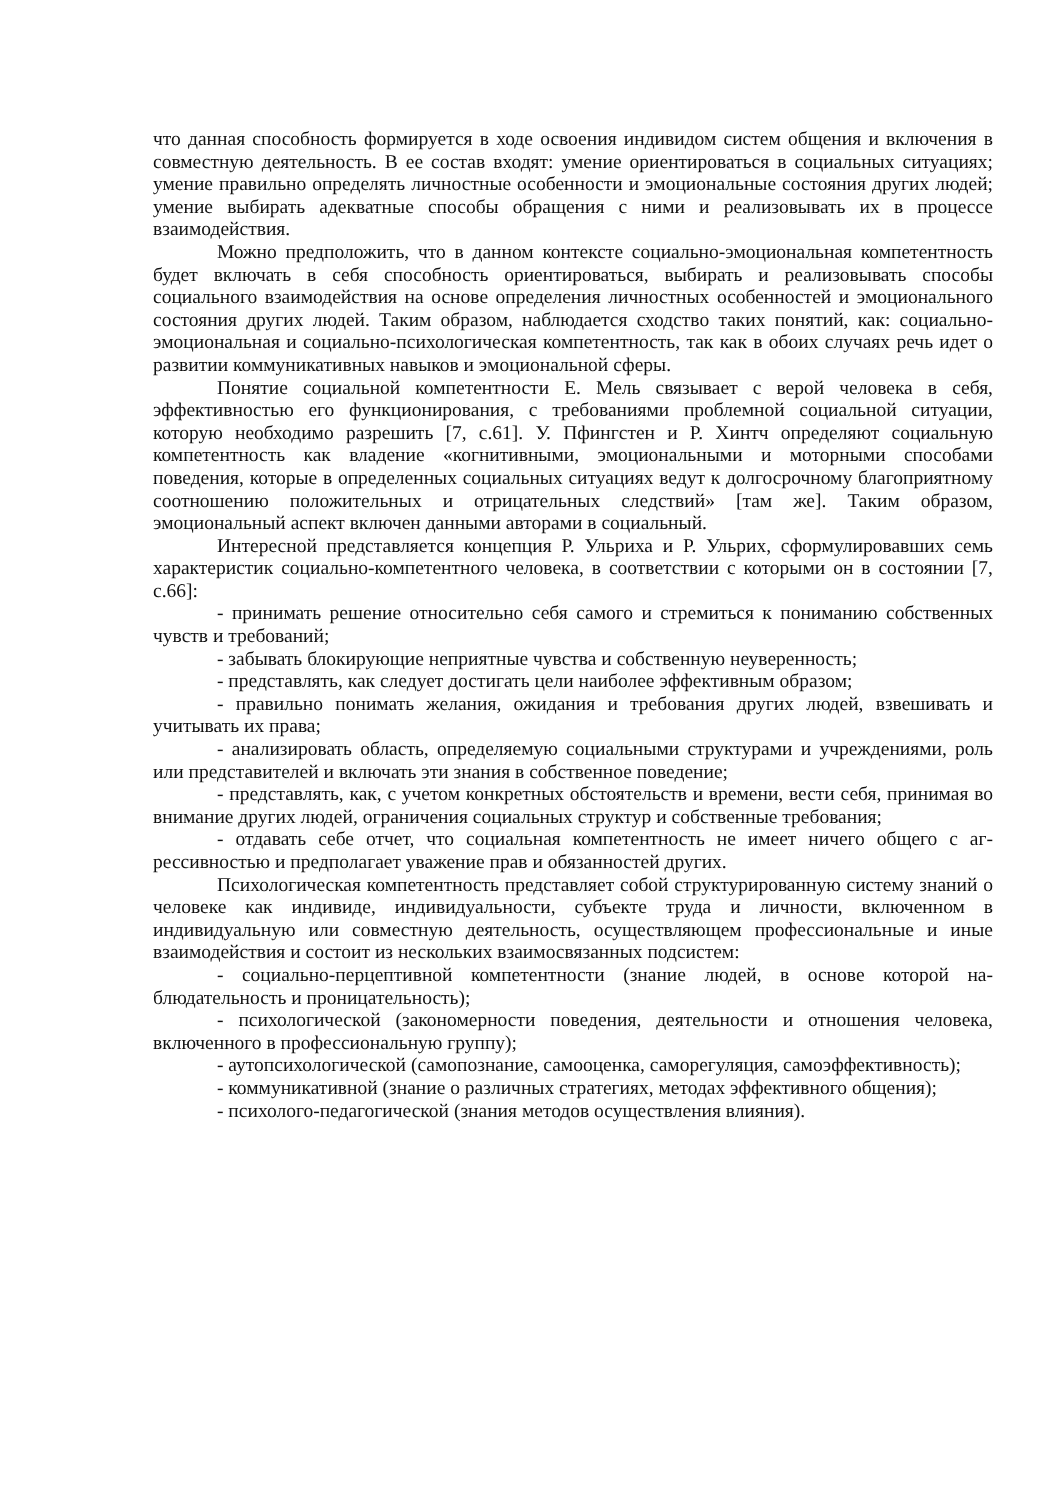что данная способность формируется в ходе освоения индивидом систем общения и включения в совместную деятельность. В ее состав входят: умение ориентироваться в со­циальных ситуациях; умение правильно определять личностные особенности и эмоцио­нальные состояния других людей; умение выбирать адекватные способы обращения с ни­ми и реализовывать их в процессе взаимодействия.
Можно предположить, что в данном контексте социально-эмоциональная компе­тентность будет включать в себя способность ориентироваться, выбирать и реализовывать способы социального взаимодействия на основе определения личностных особенностей и эмоционального состояния других людей. Таким образом, наблюдается сходство таких понятий, как: социально-эмоциональная и социально-психологическая компетентность, так как в обоих случаях речь идет о развитии коммуникативных навыков и эмоциональ­ной сферы.
Понятие социальной компетентности Е. Мель связывает с верой человека в себя, эффективностью его функционирования, с требованиями проблемной социальной ситуа­ции, которую необходимо разрешить [7, с.61]. У. Пфингстен и Р. Хинтч определяют соци­альную компетентность как владение «когнитивными, эмоциональными и моторными способами поведения, которые в определенных социальных ситуациях ведут к долгосроч­ному благоприятному соотношению положительных и отрицательных следствий» [там же]. Таким образом, эмоциональный аспект включен данными авторами в социальный.
Интересной представляется концепция Р. Ульриха и Р. Ульрих, сформулировавших семь характеристик социально-компетентного человека, в соответствии с которыми он в состоянии [7, с.66]:
- принимать решение относительно себя самого и стремиться к пониманию собст­венных чувств и требований;
- забывать блокирующие неприятные чувства и собственную неуверенность;
- представлять, как следует достигать цели наиболее эффективным образом;
- правильно понимать желания, ожидания и требования других людей, взвешивать и учитывать их права;
- анализировать область, определяемую социальными структурами и учреждения­ми, роль или представителей и включать эти знания в собственное поведение;
- представлять, как, с учетом конкретных обстоятельств и времени, вести себя, принимая во внимание других людей, ограничения социальных структур и собственные требования;
- отдавать себе отчет, что социальная компетентность не имеет ничего общего с аг­рессивностью и предполагает уважение прав и обязанностей других.
Психологическая компетентность представляет собой структурированную систему знаний о человеке как индивиде, индивидуальности, субъекте труда и личности, включен­ном в индивидуальную или совместную деятельность, осуществляющем профессиональ­ные и иные взаимодействия и состоит из нескольких взаимосвязанных подсистем:
- социально-перцептивной компетентности (знание людей, в основе которой на­блюдательность и проницательность);
- психологической (закономерности поведения, деятельности и отношения челове­ка, включенного в профессиональную группу);
- аутопсихологической (самопознание, самооценка, саморегуляция, самоэффектив­ность);
- коммуникативной (знание о различных стратегиях, методах эффективного обще­ния);
- психолого-педагогической (знания методов осуществления влияния).